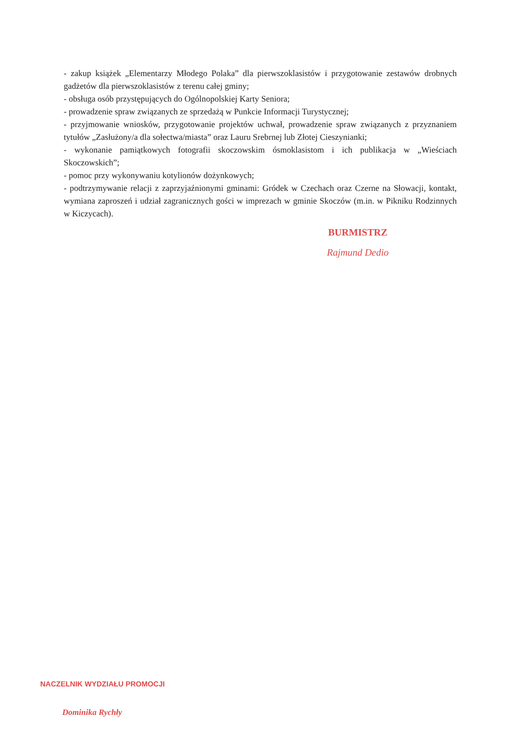- zakup książek „Elementarzy Młodego Polaka” dla pierwszoklasistów i przygotowanie zestawów drobnych gadżetów dla pierwszoklasistów z terenu całej gminy;
- obsługa osób przystępujących do Ogólnopolskiej Karty Seniora;
- prowadzenie spraw związanych ze sprzedażą w Punkcie Informacji Turystycznej;
- przyjmowanie wniosków, przygotowanie projektów uchwał, prowadzenie spraw związanych z przyznaniem tytułów „Zasłużony/a dla sołectwa/miasta” oraz Lauru Srebrnej lub Złotej Cieszynianki;
- wykonanie pamiątkowych fotografii skoczowskim ósmoklasistom i ich publikacja w „Wieściach Skoczowskich”;
- pomoc przy wykonywaniu kotylionów dożynkowych;
- podtrzymywanie relacji z zaprzyjaźnionymi gminami: Gródek w Czechach oraz Czerne na Słowacji, kontakt, wymiana zaproszeń i udział zagranicznych gości w imprezach w gminie Skoczów (m.in. w Pikniku Rodzinnych w Kiczycach).
BURMISTRZ
Rajmund Dedio
NACZELNIK WYDZIAŁU PROMOCJI
Dominika Rychły